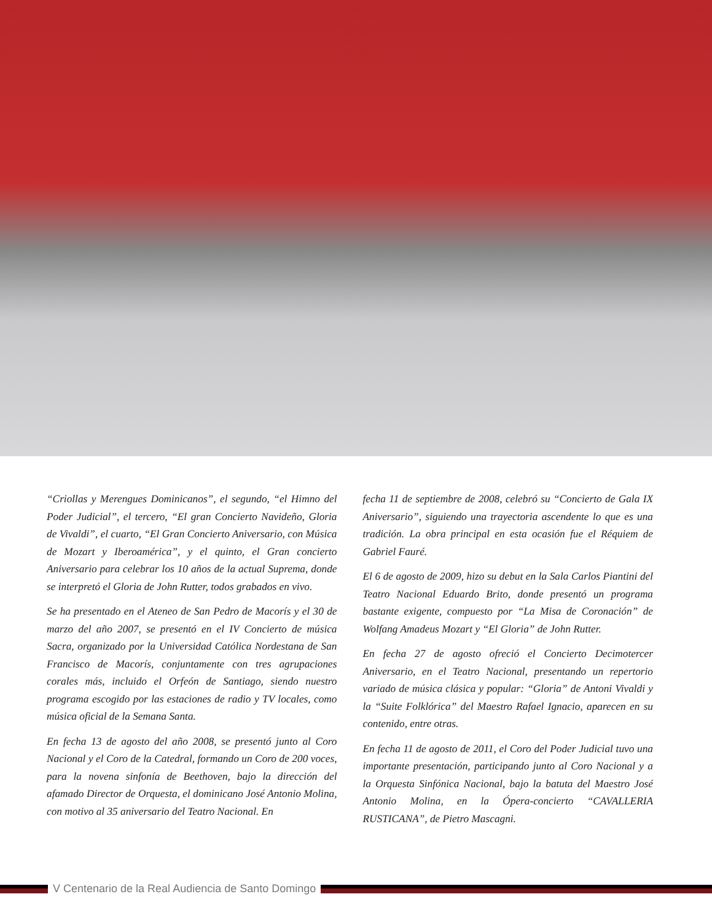“Criollas y Merengues Dominicanos”, el segundo, “el Himno del Poder Judicial”, el tercero, “El gran Concierto Navideño, Gloria de Vivaldi”, el cuarto, “El Gran Concierto Aniversario, con Música de Mozart y Iberoamérica”, y el quinto, el Gran concierto Aniversario para celebrar los 10 años de la actual Suprema, donde se interpretó el Gloria de John Rutter, todos grabados en vivo.
Se ha presentado en el Ateneo de San Pedro de Macorís y el 30 de marzo del año 2007, se presentó en el IV Concierto de música Sacra, organizado por la Universidad Católica Nordestana de San Francisco de Macorís, conjuntamente con tres agrupaciones corales más, incluido el Orfeón de Santiago, siendo nuestro programa escogido por las estaciones de radio y TV locales, como música oficial de la Semana Santa.
En fecha 13 de agosto del año 2008, se presentó junto al Coro Nacional y el Coro de la Catedral, formando un Coro de 200 voces, para la novena sinfonía de Beethoven, bajo la dirección del afamado Director de Orquesta, el dominicano José Antonio Molina, con motivo al 35 aniversario del Teatro Nacional. En
fecha 11 de septiembre de 2008, celebró su “Concierto de Gala IX Aniversario”, siguiendo una trayectoria ascendente lo que es una tradición. La obra principal en esta ocasión fue el Réquiem de Gabriel Fauré.
El 6 de agosto de 2009, hizo su debut en la Sala Carlos Piantini del Teatro Nacional Eduardo Brito, donde presentó un programa bastante exigente, compuesto por “La Misa de Coronación” de Wolfang Amadeus Mozart y “El Gloria” de John Rutter.
En fecha 27 de agosto ofreció el Concierto Decimotercer Aniversario, en el Teatro Nacional, presentando un repertorio variado de música clásica y popular: “Gloria” de Antoni Vivaldi y la “Suite Folklórica” del Maestro Rafael Ignacio, aparecen en su contenido, entre otras.
En fecha 11 de agosto de 2011, el Coro del Poder Judicial tuvo una importante presentación, participando junto al Coro Nacional y a la Orquesta Sinfónica Nacional, bajo la batuta del Maestro José Antonio Molina, en la Ópera-concierto “CAVALLERIA RUSTICANA”, de Pietro Mascagni.
V Centenario de la Real Audiencia de Santo Domingo